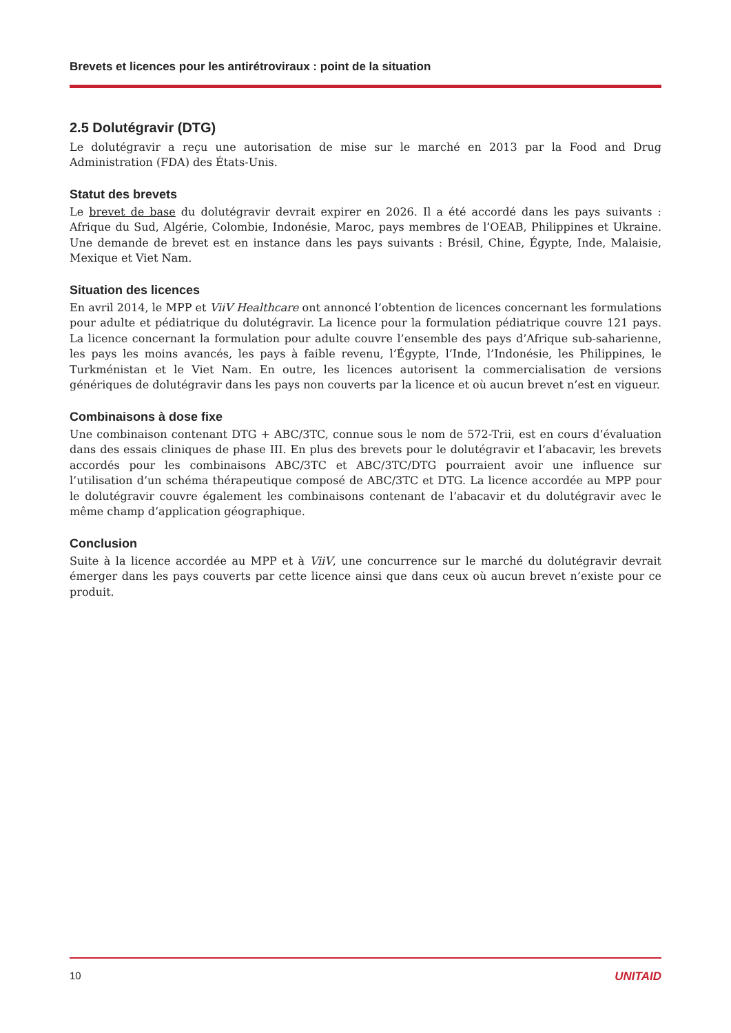Brevets et licences pour les antirétroviraux : point de la situation
2.5 Dolutégravir (DTG)
Le dolutégravir a reçu une autorisation de mise sur le marché en 2013 par la Food and Drug Administration (FDA) des États-Unis.
Statut des brevets
Le brevet de base du dolutégravir devrait expirer en 2026. Il a été accordé dans les pays suivants : Afrique du Sud, Algérie, Colombie, Indonésie, Maroc, pays membres de l’OEAB, Philippines et Ukraine. Une demande de brevet est en instance dans les pays suivants : Brésil, Chine, Égypte, Inde, Malaisie, Mexique et Viet Nam.
Situation des licences
En avril 2014, le MPP et ViiV Healthcare ont annoncé l’obtention de licences concernant les formulations pour adulte et pédiatrique du dolutégravir. La licence pour la formulation pédiatrique couvre 121 pays. La licence concernant la formulation pour adulte couvre l’ensemble des pays d’Afrique sub-saharienne, les pays les moins avancés, les pays à faible revenu, l’Égypte, l’Inde, l’Indonésie, les Philippines, le Turkménistan et le Viet Nam. En outre, les licences autorisent la commercialisation de versions génériques de dolutégravir dans les pays non couverts par la licence et où aucun brevet n’est en vigueur.
Combinaisons à dose fixe
Une combinaison contenant DTG + ABC/3TC, connue sous le nom de 572-Trii, est en cours d’évaluation dans des essais cliniques de phase III. En plus des brevets pour le dolutégravir et l’abacavir, les brevets accordés pour les combinaisons ABC/3TC et ABC/3TC/DTG pourraient avoir une influence sur l’utilisation d’un schéma thérapeutique composé de ABC/3TC et DTG. La licence accordée au MPP pour le dolutégravir couvre également les combinaisons contenant de l’abacavir et du dolutégravir avec le même champ d’application géographique.
Conclusion
Suite à la licence accordée au MPP et à ViiV, une concurrence sur le marché du dolutégravir devrait émerger dans les pays couverts par cette licence ainsi que dans ceux où aucun brevet n’existe pour ce produit.
10 UNITAID